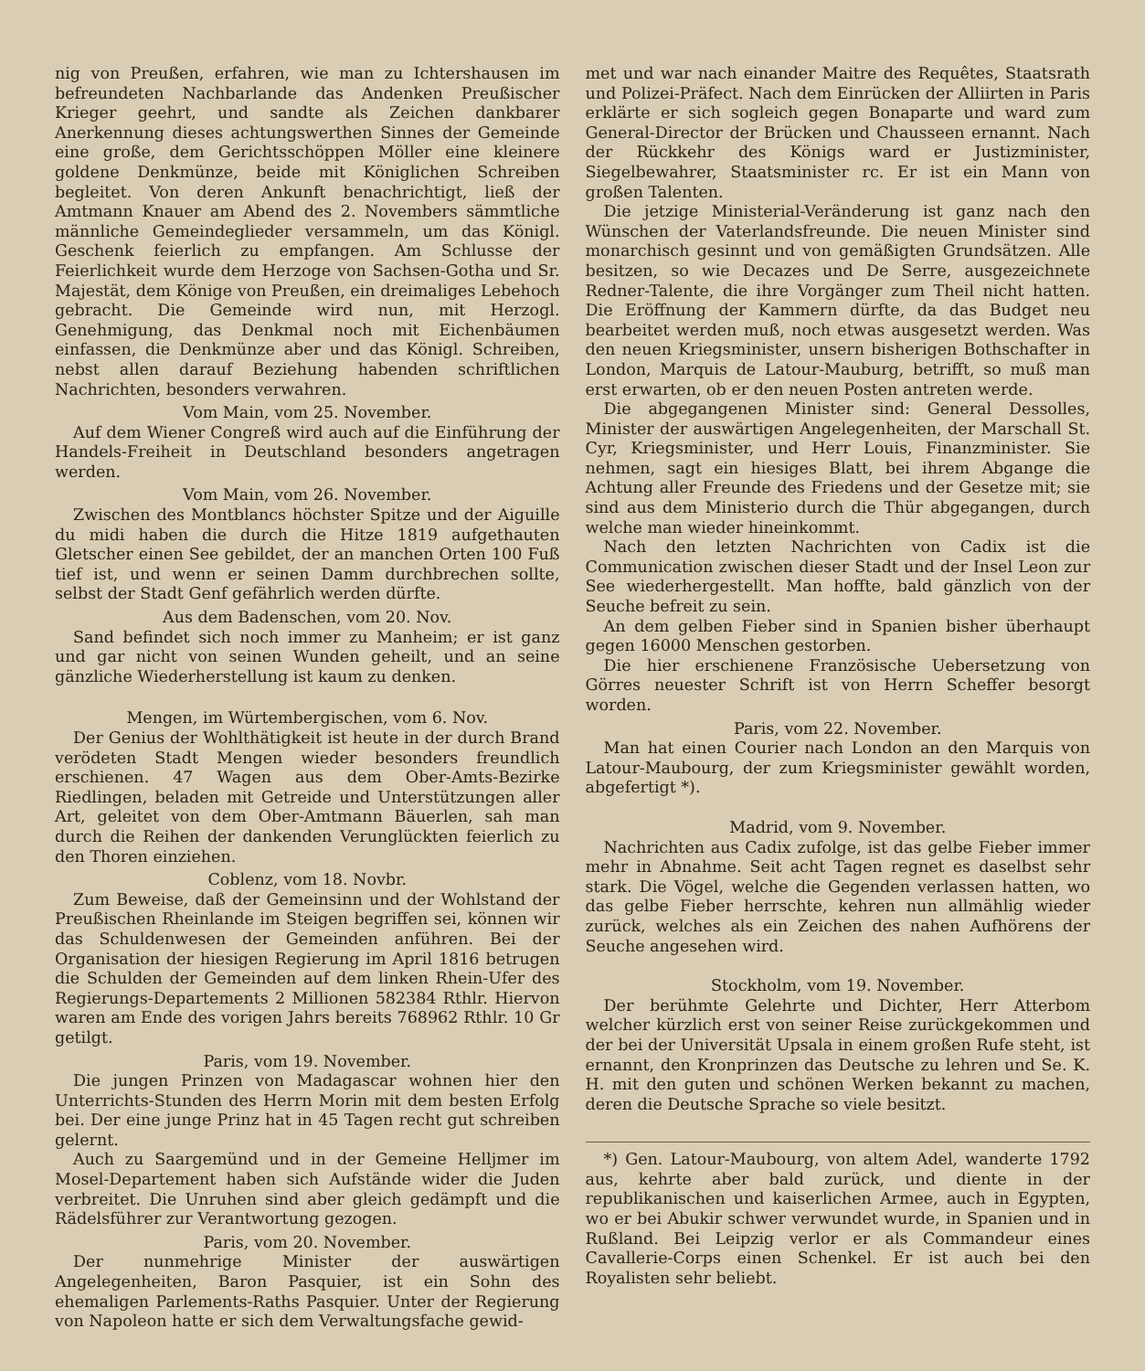nig von Preußen, erfahren, wie man zu Ichtershausen im befreundeten Nachbarlande das Andenken Preußischer Krieger geehrt, und sandte als Zeichen dankbarer Anerkennung dieses achtungswerthen Sinnes der Gemeinde eine große, dem Gerichtsschöppen Möller eine kleinere goldene Denkmünze, beide mit Königlichen Schreiben begleitet. Von deren Ankunft benachrichtigt, ließ der Amtmann Knauer am Abend des 2. Novembers sämmtliche männliche Gemeindeglieder versammeln, um das Königl. Geschenk feierlich zu empfangen. Am Schlusse der Feierlichkeit wurde dem Herzoge von Sachsen-Gotha und Sr. Majestät, dem Könige von Preußen, ein dreimaliges Lebehoch gebracht. Die Gemeinde wird nun, mit Herzogl. Genehmigung, das Denkmal noch mit Eichenbäumen einfassen, die Denkmünze aber und das Königl. Schreiben, nebst allen darauf Beziehung habenden schriftlichen Nachrichten, besonders verwahren.
Vom Main, vom 25. November.
Auf dem Wiener Congreß wird auch auf die Einführung der Handels-Freiheit in Deutschland besonders angetragen werden.
Vom Main, vom 26. November.
Zwischen des Montblancs höchster Spitze und der Aiguille du midi haben die durch die Hitze 1819 aufgethauten Gletscher einen See gebildet, der an manchen Orten 100 Fuß tief ist, und wenn er seinen Damm durchbrechen sollte, selbst der Stadt Genf gefährlich werden dürfte.
Aus dem Badenschen, vom 20. Nov.
Sand befindet sich noch immer zu Manheim; er ist ganz und gar nicht von seinen Wunden geheilt, und an seine gänzliche Wiederherstellung ist kaum zu denken.
Mengen, im Würtembergischen, vom 6. Nov.
Der Genius der Wohlthätigkeit ist heute in der durch Brand verödeten Stadt Mengen wieder besonders freundlich erschienen. 47 Wagen aus dem Ober-Amts-Bezirke Riedlingen, beladen mit Getreide und Unterstützungen aller Art, geleitet von dem Ober-Amtmann Bäuerlen, sah man durch die Reihen der dankenden Verunglückten feierlich zu den Thoren einziehen.
Coblenz, vom 18. Novbr.
Zum Beweise, daß der Gemeinsinn und der Wohlstand der Preußischen Rheinlande im Steigen begriffen sei, können wir das Schuldenwesen der Gemeinden anführen. Bei der Organisation der hiesigen Regierung im April 1816 betrugen die Schulden der Gemeinden auf dem linken Rhein-Ufer des Regierungs-Departements 2 Millionen 582384 Rthlr. Hiervon waren am Ende des vorigen Jahrs bereits 768962 Rthlr. 10 Gr getilgt.
Paris, vom 19. November.
Die jungen Prinzen von Madagascar wohnen hier den Unterrichts-Stunden des Herrn Morin mit dem besten Erfolg bei. Der eine junge Prinz hat in 45 Tagen recht gut schreiben gelernt.
Auch zu Saargemünd und in der Gemeine Helljmer im Mosel-Departement haben sich Aufstände wider die Juden verbreitet. Die Unruhen sind aber gleich gedämpft und die Rädelsführer zur Verantwortung gezogen.
Paris, vom 20. November.
Der nunmehrige Minister der auswärtigen Angelegenheiten, Baron Pasquier, ist ein Sohn des ehemaligen Parlements-Raths Pasquier. Unter der Regierung von Napoleon hatte er sich dem Verwaltungsfache gewid-
met und war nach einander Maitre des Requêtes, Staatsrath und Polizei-Präfect. Nach dem Einrücken der Alliirten in Paris erklärte er sich sogleich gegen Bonaparte und ward zum General-Director der Brücken und Chausseen ernannt. Nach der Rückkehr des Königs ward er Justizminister, Siegelbewahrer, Staatsminister rc. Er ist ein Mann von großen Talenten.
Die jetzige Ministerial-Veränderung ist ganz nach den Wünschen der Vaterlandsfreunde. Die neuen Minister sind monarchisch gesinnt und von gemäßigten Grundsätzen. Alle besitzen, so wie Decazes und De Serre, ausgezeichnete Redner-Talente, die ihre Vorgänger zum Theil nicht hatten. Die Eröffnung der Kammern dürfte, da das Budget neu bearbeitet werden muß, noch etwas ausgesetzt werden. Was den neuen Kriegsminister, unsern bisherigen Bothschafter in London, Marquis de Latour-Mauburg, betrifft, so muß man erst erwarten, ob er den neuen Posten antreten werde.
Die abgegangenen Minister sind: General Dessolles, Minister der auswärtigen Angelegenheiten, der Marschall St. Cyr, Kriegsminister, und Herr Louis, Finanzminister. Sie nehmen, sagt ein hiesiges Blatt, bei ihrem Abgange die Achtung aller Freunde des Friedens und der Gesetze mit; sie sind aus dem Ministerio durch die Thür abgegangen, durch welche man wieder hineinkommt.
Nach den letzten Nachrichten von Cadix ist die Communication zwischen dieser Stadt und der Insel Leon zur See wiederhergestellt. Man hoffte, bald gänzlich von der Seuche befreit zu sein.
An dem gelben Fieber sind in Spanien bisher überhaupt gegen 16000 Menschen gestorben.
Die hier erschienene Französische Uebersetzung von Görres neuester Schrift ist von Herrn Scheffer besorgt worden.
Paris, vom 22. November.
Man hat einen Courier nach London an den Marquis von Latour-Maubourg, der zum Kriegsminister gewählt worden, abgefertigt *).
Madrid, vom 9. November.
Nachrichten aus Cadix zufolge, ist das gelbe Fieber immer mehr in Abnahme. Seit acht Tagen regnet es daselbst sehr stark. Die Vögel, welche die Gegenden verlassen hatten, wo das gelbe Fieber herrschte, kehren nun allmählig wieder zurück, welches als ein Zeichen des nahen Aufhörens der Seuche angesehen wird.
Stockholm, vom 19. November.
Der berühmte Gelehrte und Dichter, Herr Atterbom welcher kürzlich erst von seiner Reise zurückgekommen und der bei der Universität Upsala in einem großen Rufe steht, ist ernannt, den Kronprinzen das Deutsche zu lehren und Se. K. H. mit den guten und schönen Werken bekannt zu machen, deren die Deutsche Sprache so viele besitzt.
*) Gen. Latour-Maubourg, von altem Adel, wanderte 1792 aus, kehrte aber bald zurück, und diente in der republikanischen und kaiserlichen Armee, auch in Egypten, wo er bei Abukir schwer verwundet wurde, in Spanien und in Rußland. Bei Leipzig verlor er als Commandeur eines Cavallerie-Corps einen Schenkel. Er ist auch bei den Royalisten sehr beliebt.